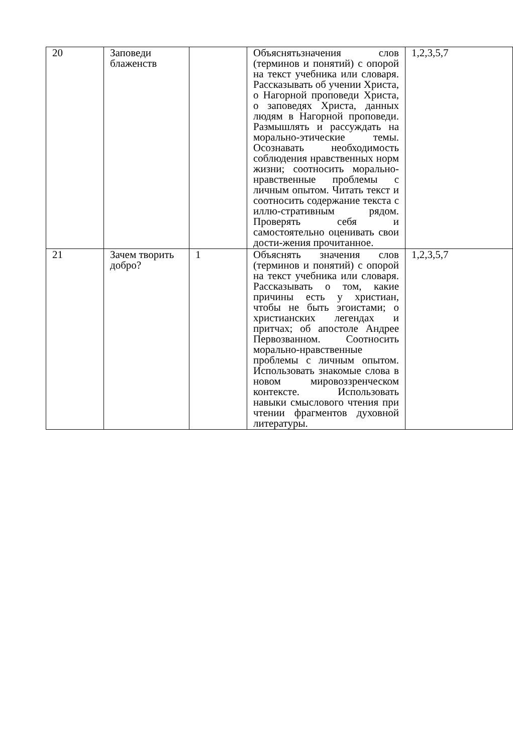| 20 | Заповеди блаженств | | Объяснятьзначения слов (терминов и понятий) с опорой на текст учебника или словаря. Рассказывать об учении Христа, о Нагорной проповеди Христа, о заповедях Христа, данных людям в Нагорной проповеди. Размышлять и рассуждать на морально-этические темы. Осознавать необходимость соблюдения нравственных норм жизни; соотносить морально-нравственные проблемы с личным опытом. Читать текст и соотносить содержание текста с иллю-стративным рядом. Проверять себя и самостоятельно оценивать свои дости-жения прочитанное. | 1,2,3,5,7 |
| 21 | Зачем творить добро? | 1 | Объяснять значения слов (терминов и понятий) с опорой на текст учебника или словаря. Рассказывать о том, какие причины есть у христиан, чтобы не быть эгоистами; о христианских легендах и притчах; об апостоле Андрее Первозванном. Соотносить морально-нравственные проблемы с личным опытом. Использовать знакомые слова в новом мировоззренческом контексте. Использовать навыки смыслового чтения при чтении фрагментов духовной литературы. | 1,2,3,5,7 |